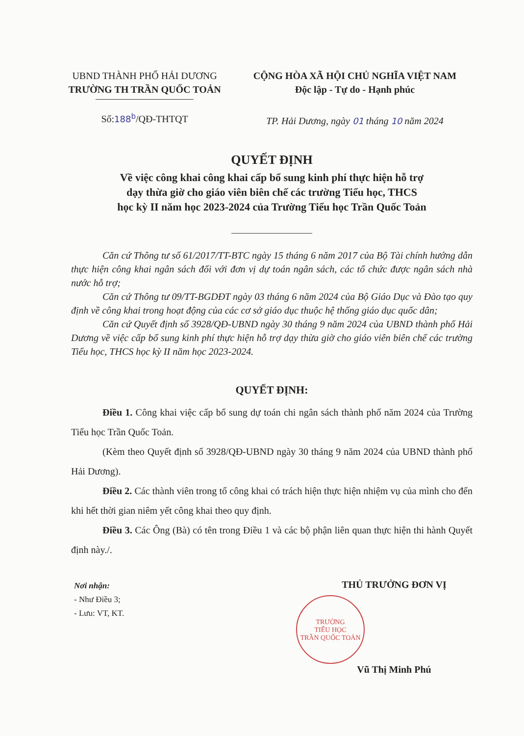UBND THÀNH PHỐ HẢI DƯƠNG
TRƯỜNG TH TRẦN QUỐC TOẢN
Số:188<sup>b</sup>/QĐ-THTQT
CỘNG HÒA XÃ HỘI CHỦ NGHĨA VIỆT NAM
Độc lập - Tự do - Hạnh phúc
TP. Hải Dương, ngày 01 tháng 10 năm 2024
QUYẾT ĐỊNH
Về việc công khai công khai cấp bổ sung kinh phí thực hiện hỗ trợ
dạy thừa giờ cho giáo viên biên chế các trường Tiểu học, THCS
học kỳ II năm học 2023-2024 của Trường Tiểu học Trần Quốc Toản
Căn cứ Thông tư số 61/2017/TT-BTC ngày 15 tháng 6 năm 2017 của Bộ Tài chính hướng dẫn thực hiện công khai ngân sách đối với đơn vị dự toán ngân sách, các tổ chức được ngân sách nhà nước hỗ trợ;
Căn cứ Thông tư 09/TT-BGDĐT ngày 03 tháng 6 năm 2024 của Bộ Giáo Dục và Đào tạo quy định về công khai trong hoạt động của các cơ sở giáo dục thuộc hệ thống giáo dục quốc dân;
Căn cứ Quyết định số 3928/QĐ-UBND ngày 30 tháng 9 năm 2024 của UBND thành phố Hải Dương về việc cấp bổ sung kinh phí thực hiện hỗ trợ dạy thừa giờ cho giáo viên biên chế các trường Tiểu học, THCS học kỳ II năm học 2023-2024.
QUYẾT ĐỊNH:
Điều 1. Công khai việc cấp bổ sung dự toán chi ngân sách thành phố năm 2024 của Trường Tiểu học Trần Quốc Toản.
(Kèm theo Quyết định số 3928/QĐ-UBND ngày 30 tháng 9 năm 2024 của UBND thành phố Hải Dương).
Điều 2. Các thành viên trong tổ công khai có trách hiện thực hiện nhiệm vụ của mình cho đến khi hết thời gian niêm yết công khai theo quy định.
Điều 3. Các Ông (Bà) có tên trong Điều 1 và các bộ phận liên quan thực hiện thi hành Quyết định này./.
Nơi nhận:
- Như Điều 3;
- Lưu: VT, KT.
THỦ TRƯỞNG ĐƠN VỊ
TRƯỜNG
TIỂU HỌC
TRẦN QUỐC TOẢN
Vũ Thị Minh Phú